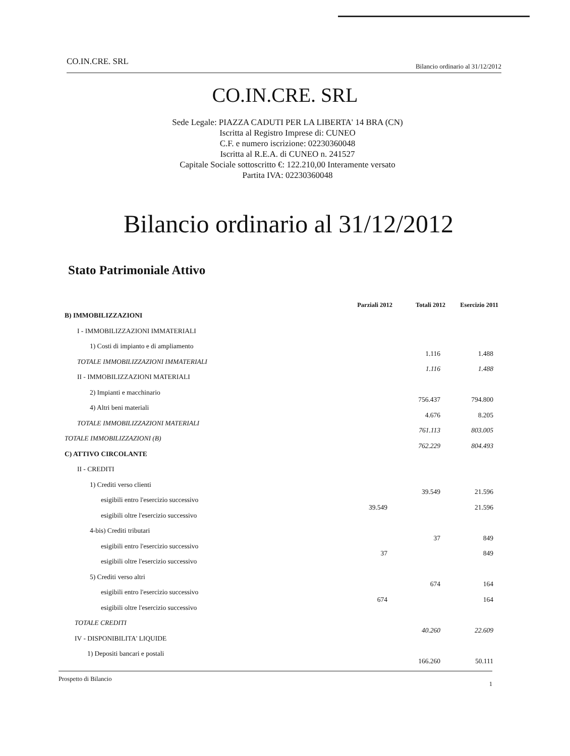CO.IN.CRE. SRL Bilancio ordinario al 31/12/2012
CO.IN.CRE. SRL
Sede Legale: PIAZZA CADUTI PER LA LIBERTA' 14 BRA (CN)
Iscritta al Registro Imprese di: CUNEO
C.F. e numero iscrizione: 02230360048
Iscritta al R.E.A. di CUNEO n. 241527
Capitale Sociale sottoscritto €: 122.210,00 Interamente versato
Partita IVA: 02230360048
Bilancio ordinario al 31/12/2012
Stato Patrimoniale Attivo
| | Parziali 2012 | Totali 2012 | Esercizio 2011 |
| --- | --- | --- | --- |
| B) IMMOBILIZZAZIONI | | | |
| I - IMMOBILIZZAZIONI IMMATERIALI | | | |
| 1) Costi di impianto e di ampliamento | | 1.116 | 1.488 |
| TOTALE IMMOBILIZZAZIONI IMMATERIALI | | 1.116 | 1.488 |
| II - IMMOBILIZZAZIONI MATERIALI | | | |
| 2) Impianti e macchinario | | 756.437 | 794.800 |
| 4) Altri beni materiali | | 4.676 | 8.205 |
| TOTALE IMMOBILIZZAZIONI MATERIALI | | 761.113 | 803.005 |
| TOTALE IMMOBILIZZAZIONI (B) | | 762.229 | 804.493 |
| C) ATTIVO CIRCOLANTE | | | |
| II - CREDITI | | | |
| 1) Crediti verso clienti | | 39.549 | 21.596 |
| esigibili entro l'esercizio successivo | 39.549 | | 21.596 |
| esigibili oltre l'esercizio successivo | | | |
| 4-bis) Crediti tributari | | 37 | 849 |
| esigibili entro l'esercizio successivo | 37 | | 849 |
| esigibili oltre l'esercizio successivo | | | |
| 5) Crediti verso altri | | 674 | 164 |
| esigibili entro l'esercizio successivo | 674 | | 164 |
| esigibili oltre l'esercizio successivo | | | |
| TOTALE CREDITI | | 40.260 | 22.609 |
| IV - DISPONIBILITA' LIQUIDE | | | |
| 1) Depositi bancari e postali | | 166.260 | 50.111 |
Prospetto di Bilancio 1